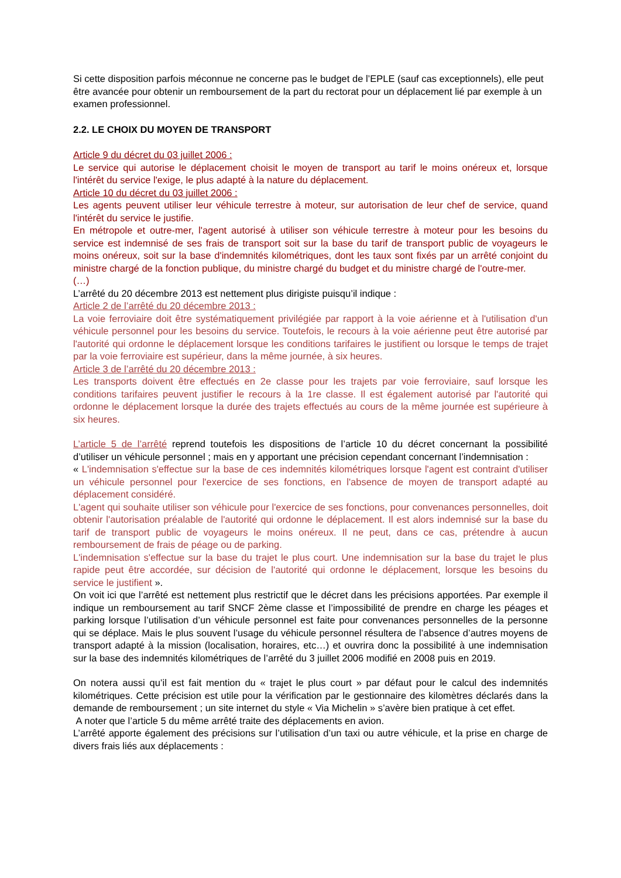Si cette disposition parfois méconnue ne concerne pas le budget de l’EPLE (sauf cas exceptionnels), elle peut être avancée pour obtenir un remboursement de la part du rectorat pour un déplacement lié par exemple à un examen professionnel.
2.2. LE CHOIX DU MOYEN DE TRANSPORT
Article 9 du décret du 03 juillet 2006 :
Le service qui autorise le déplacement choisit le moyen de transport au tarif le moins onéreux et, lorsque l'intérêt du service l'exige, le plus adapté à la nature du déplacement.
Article 10 du décret du 03 juillet 2006 :
Les agents peuvent utiliser leur véhicule terrestre à moteur, sur autorisation de leur chef de service, quand l'intérêt du service le justifie.
En métropole et outre-mer, l'agent autorisé à utiliser son véhicule terrestre à moteur pour les besoins du service est indemnisé de ses frais de transport soit sur la base du tarif de transport public de voyageurs le moins onéreux, soit sur la base d'indemnités kilométriques, dont les taux sont fixés par un arrêté conjoint du ministre chargé de la fonction publique, du ministre chargé du budget et du ministre chargé de l'outre-mer.
(…)
L’arrêté du 20 décembre 2013 est nettement plus dirigiste puisqu’il indique :
Article 2 de l’arrêté du 20 décembre 2013 :
La voie ferroviaire doit être systématiquement privilégiée par rapport à la voie aérienne et à l'utilisation d'un véhicule personnel pour les besoins du service. Toutefois, le recours à la voie aérienne peut être autorisé par l'autorité qui ordonne le déplacement lorsque les conditions tarifaires le justifient ou lorsque le temps de trajet par la voie ferroviaire est supérieur, dans la même journée, à six heures.
Article 3 de l’arrêté du 20 décembre 2013 :
Les transports doivent être effectués en 2e classe pour les trajets par voie ferroviaire, sauf lorsque les conditions tarifaires peuvent justifier le recours à la 1re classe. Il est également autorisé par l'autorité qui ordonne le déplacement lorsque la durée des trajets effectués au cours de la même journée est supérieure à six heures.
L’article 5 de l’arrêté reprend toutefois les dispositions de l’article 10 du décret concernant la possibilité d’utiliser un véhicule personnel ; mais en y apportant une précision cependant concernant l’indemnisation :
« L'indemnisation s'effectue sur la base de ces indemnités kilométriques lorsque l'agent est contraint d'utiliser un véhicule personnel pour l'exercice de ses fonctions, en l'absence de moyen de transport adapté au déplacement considéré.
L'agent qui souhaite utiliser son véhicule pour l'exercice de ses fonctions, pour convenances personnelles, doit obtenir l'autorisation préalable de l'autorité qui ordonne le déplacement. Il est alors indemnisé sur la base du tarif de transport public de voyageurs le moins onéreux. Il ne peut, dans ce cas, prétendre à aucun remboursement de frais de péage ou de parking.
L'indemnisation s'effectue sur la base du trajet le plus court. Une indemnisation sur la base du trajet le plus rapide peut être accordée, sur décision de l'autorité qui ordonne le déplacement, lorsque les besoins du service le justifient ».
On voit ici que l’arrêté est nettement plus restrictif que le décret dans les précisions apportées. Par exemple il indique un remboursement au tarif SNCF 2ème classe et l’impossibilité de prendre en charge les péages et parking lorsque l’utilisation d’un véhicule personnel est faite pour convenances personnelles de la personne qui se déplace. Mais le plus souvent l’usage du véhicule personnel résultera de l’absence d’autres moyens de transport adapté à la mission (localisation, horaires, etc…) et ouvrira donc la possibilité à une indemnisation sur la base des indemnités kilométriques de l’arrêté du 3 juillet 2006 modifié en 2008 puis en 2019.
On notera aussi qu’il est fait mention du « trajet le plus court » par défaut pour le calcul des indemnités kilométriques. Cette précision est utile pour la vérification par le gestionnaire des kilomètres déclarés dans la demande de remboursement ; un site internet du style « Via Michelin » s’avère bien pratique à cet effet.
A noter que l’article 5 du même arrêté traite des déplacements en avion.
L’arrêté apporte également des précisions sur l’utilisation d’un taxi ou autre véhicule, et la prise en charge de divers frais liés aux déplacements :